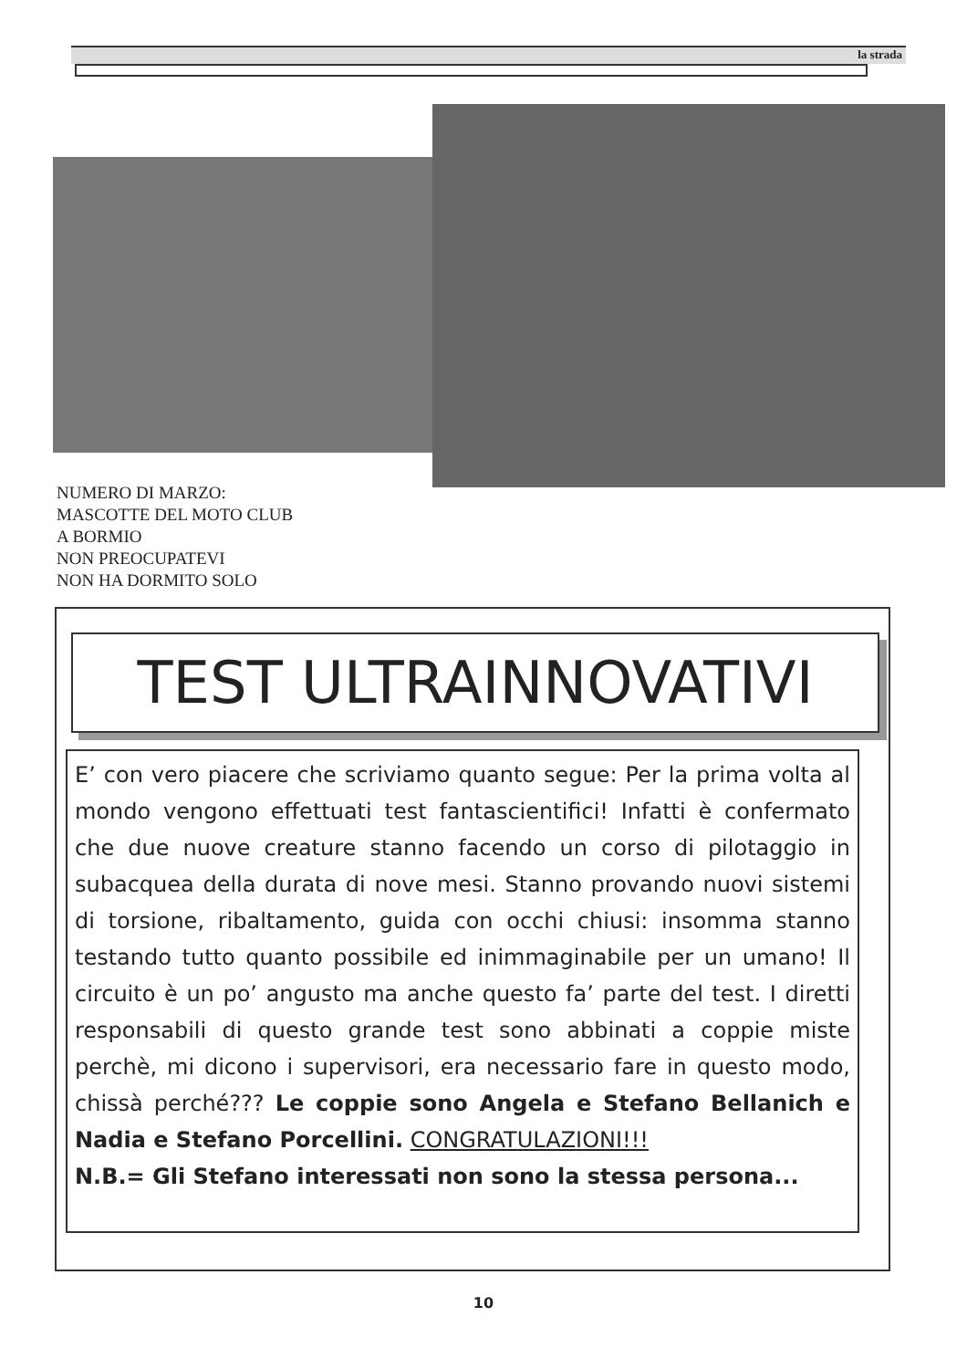la strada
NUMERO DI MARZO:
MASCOTTE DEL MOTO CLUB
A BORMIO
NON PREOCUPATEVI
NON HA DORMITO SOLO
TEST ULTRAINNOVATIVI
E’ con vero piacere che scriviamo quanto segue: Per la prima volta al mondo vengono effettuati test fantascientifici! Infatti è confermato che due nuove creature stanno facendo un corso di pilotaggio in subacquea della durata di nove mesi. Stanno provando nuovi sistemi di torsione, ribaltamento, guida con occhi chiusi: insomma stanno testando tutto quanto possibile ed inimmaginabile per un umano! Il circuito è un po’ angusto ma anche questo fa’ parte del test. I diretti responsabili di questo grande test sono abbinati a coppie miste perchè, mi dicono i supervisori, era necessario fare in questo modo, chissà perché??? Le coppie sono Angela e Stefano Bellanich e Nadia e Stefano Porcellini. CONGRATULAZIONI!!!
N.B.= Gli Stefano interessati non sono la stessa persona...
10